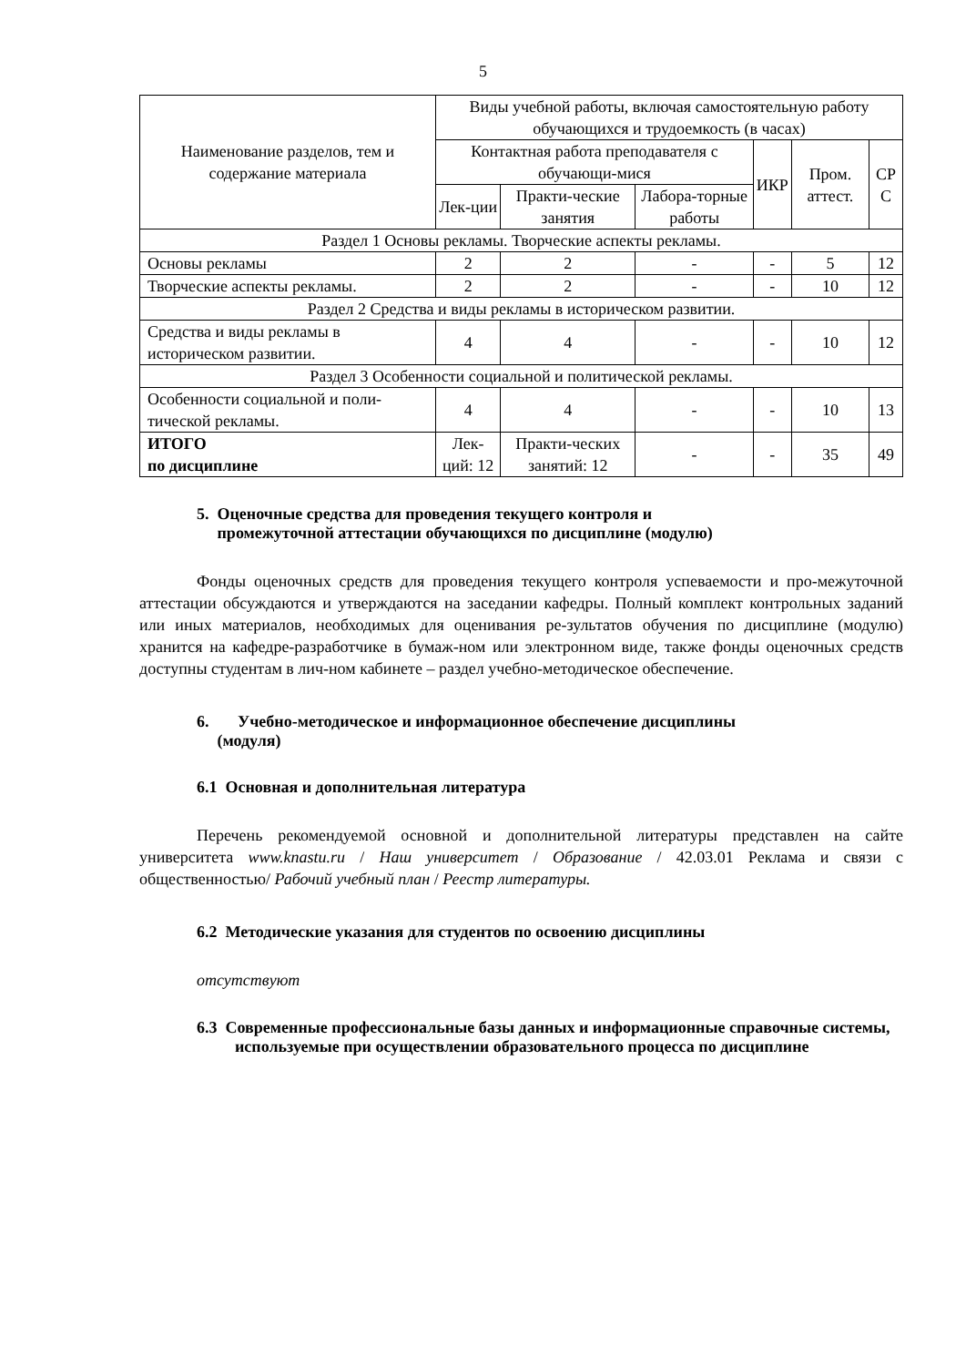5
| Наименование разделов, тем и содержание материала | Виды учебной работы, включая самостоятельную работу обучающихся и трудоемкость (в часах) | | | | | |
| --- | --- | --- | --- | --- | --- | --- |
| | Контактная работа преподавателя с обучающи-мися | | | ИКР | Пром. аттест. | СР С |
| | Лек-ции | Практи-ческие занятия | Лабора-торные работы | | | |
| Раздел 1 Основы рекламы. Творческие аспекты рекламы. | | | | | | |
| Основы рекламы | 2 | 2 | - | - | 5 | 12 |
| Творческие аспекты рекламы. | 2 | 2 | - | - | 10 | 12 |
| Раздел 2 Средства и виды рекламы в историческом развитии. | | | | | | |
| Средства и виды рекламы в историческом развитии. | 4 | 4 | - | - | 10 | 12 |
| Раздел 3 Особенности социальной и политической рекламы. | | | | | | |
| Особенности социальной и поли-тической рекламы. | 4 | 4 | - | - | 10 | 13 |
| ИТОГО по дисциплине | Лек-ций: 12 | Практи-ческих занятий: 12 | - | - | 35 | 49 |
5. Оценочные средства для проведения текущего контроля и
промежуточной аттестации обучающихся по дисциплине (модулю)
Фонды оценочных средств для проведения текущего контроля успеваемости и про-межуточной аттестации обсуждаются и утверждаются на заседании кафедры. Полный комплект контрольных заданий или иных материалов, необходимых для оценивания ре-зультатов обучения по дисциплине (модулю) хранится на кафедре-разработчике в бумаж-ном или электронном виде, также фонды оценочных средств доступны студентам в лич-ном кабинете – раздел учебно-методическое обеспечение.
6. Учебно-методическое и информационное обеспечение дисциплины
(модуля)
6.1 Основная и дополнительная литература
Перечень рекомендуемой основной и дополнительной литературы представлен на сайте университета www.knastu.ru / Наш университет / Образование / 42.03.01 Реклама и связи с общественностью/ Рабочий учебный план / Реестр литературы.
6.2 Методические указания для студентов по освоению дисциплины
отсутствуют
6.3 Современные профессиональные базы данных и информационные справочные системы, используемые при осуществлении образовательного процесса по дисциплине